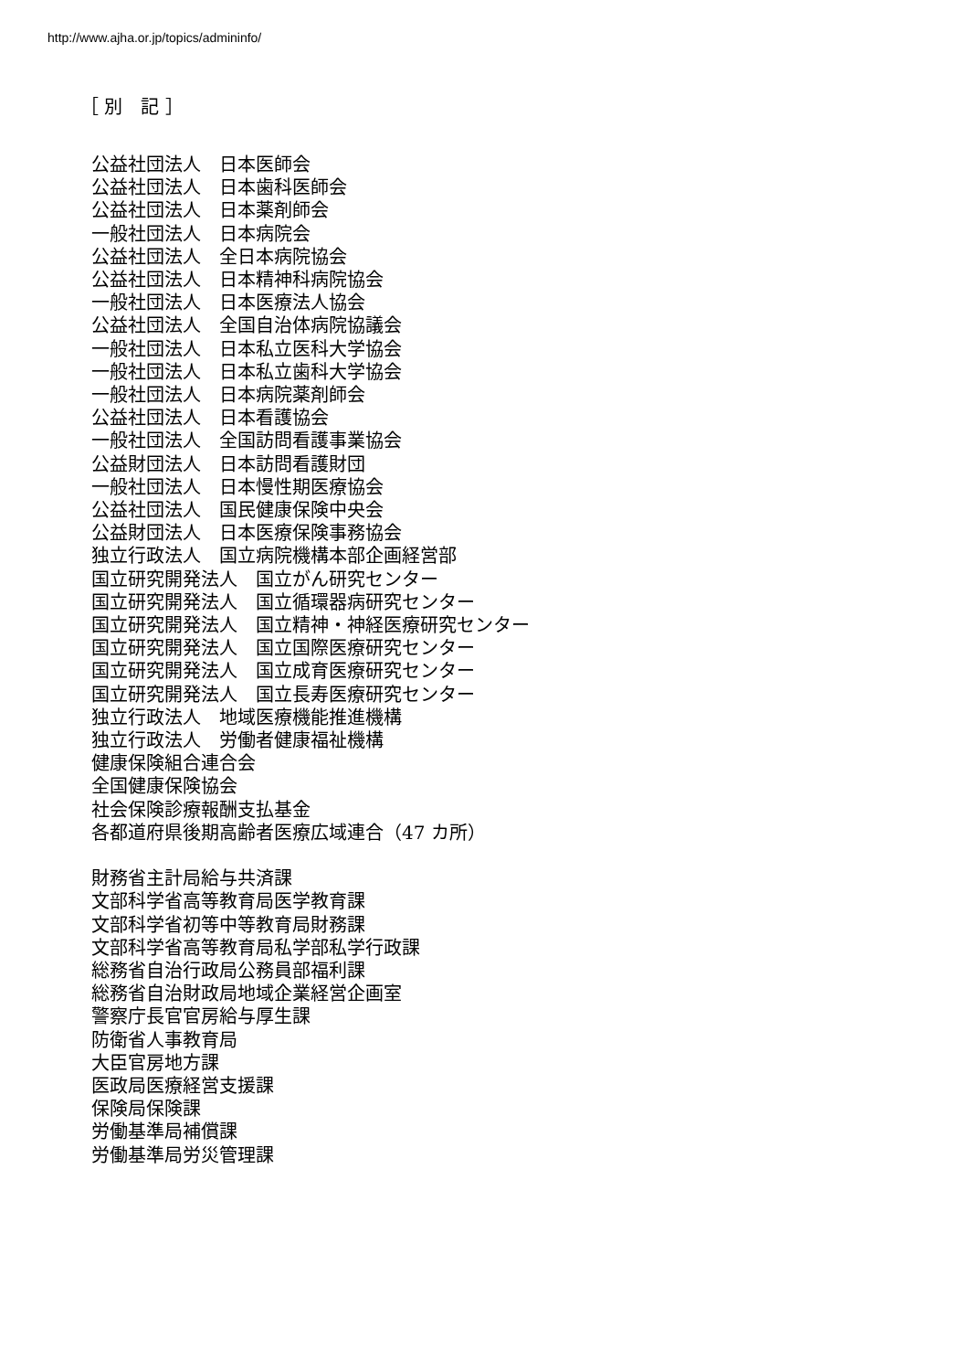http://www.ajha.or.jp/topics/admininfo/
［ 別　記 ］
公益社団法人　日本医師会
公益社団法人　日本歯科医師会
公益社団法人　日本薬剤師会
一般社団法人　日本病院会
公益社団法人　全日本病院協会
公益社団法人　日本精神科病院協会
一般社団法人　日本医療法人協会
公益社団法人　全国自治体病院協議会
一般社団法人　日本私立医科大学協会
一般社団法人　日本私立歯科大学協会
一般社団法人　日本病院薬剤師会
公益社団法人　日本看護協会
一般社団法人　全国訪問看護事業協会
公益財団法人　日本訪問看護財団
一般社団法人　日本慢性期医療協会
公益社団法人　国民健康保険中央会
公益財団法人　日本医療保険事務協会
独立行政法人　国立病院機構本部企画経営部
国立研究開発法人　国立がん研究センター
国立研究開発法人　国立循環器病研究センター
国立研究開発法人　国立精神・神経医療研究センター
国立研究開発法人　国立国際医療研究センター
国立研究開発法人　国立成育医療研究センター
国立研究開発法人　国立長寿医療研究センター
独立行政法人　地域医療機能推進機構
独立行政法人　労働者健康福祉機構
健康保険組合連合会
全国健康保険協会
社会保険診療報酬支払基金
各都道府県後期高齢者医療広域連合（47 カ所）
財務省主計局給与共済課
文部科学省高等教育局医学教育課
文部科学省初等中等教育局財務課
文部科学省高等教育局私学部私学行政課
総務省自治行政局公務員部福利課
総務省自治財政局地域企業経営企画室
警察庁長官官房給与厚生課
防衛省人事教育局
大臣官房地方課
医政局医療経営支援課
保険局保険課
労働基準局補償課
労働基準局労災管理課